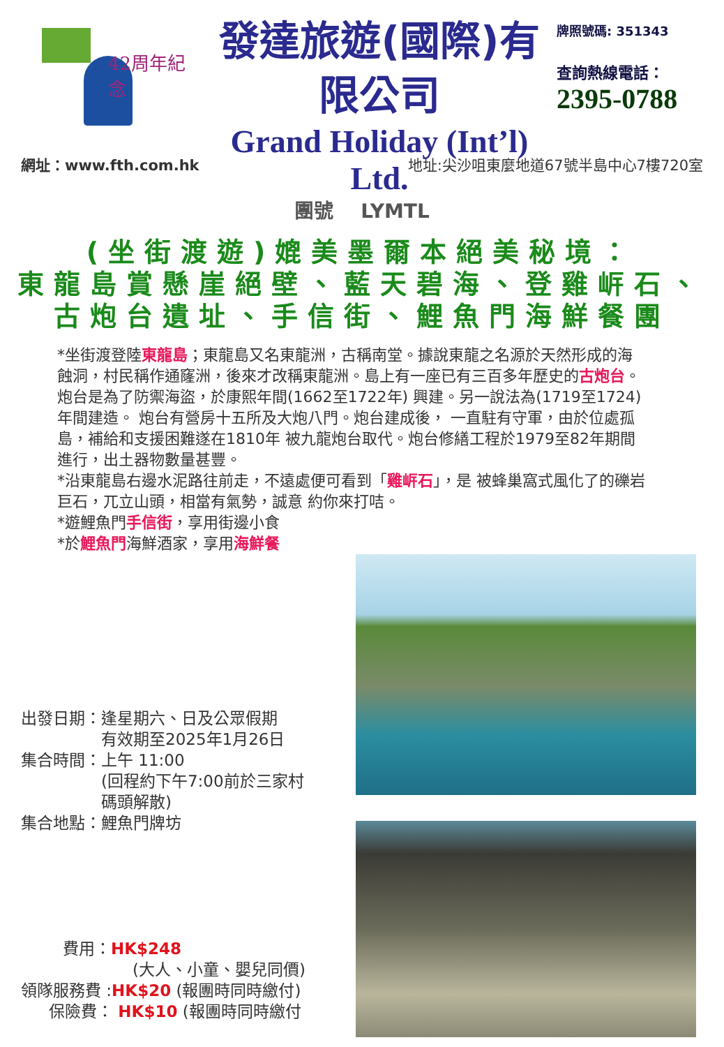42周年紀念
發達旅遊(國際)有限公司
Grand Holiday (Int’l) Ltd.
牌照號碼: 351343
查詢熱線電話：
2395-0788
網址：www.fth.com.hk 地址:尖沙咀東麼地道67號半島中心7樓720室
團號 LYMTL
(坐街渡遊)媲美墨爾本絕美秘境：
東龍島賞懸崖絕壁、藍天碧海、登雞㟁石、
古炮台遺址、手信街、鯉魚門海鮮餐團
*坐街渡登陸東龍島；東龍島又名東龍洲，古稱南堂。據說東龍之名源於天然形成的海蝕洞，村民稱作通窿洲，後來才改稱東龍洲。島上有一座已有三百多年歷史的古炮台。炮台是為了防禦海盜，於康熙年間(1662至1722年) 興建。另一說法為(1719至1724)年間建造。 炮台有營房十五所及大炮八門。炮台建成後， 一直駐有守軍，由於位處孤島，補給和支援困難遂在1810年 被九龍炮台取代。炮台修繕工程於1979至82年期間進行，出土器物數量甚豐。
*沿東龍島右邊水泥路往前走，不遠處便可看到「雞㟁石」，是 被蜂巢窩式風化了的礫岩巨石，兀立山頭，相當有氣勢，誠意 約你來打咭。
*遊鯉魚門手信街，享用街邊小食
*於鯉魚門海鮮酒家，享用海鮮餐
出發日期：逢星期六、日及公眾假期
　　　　　有效期至2025年1月26日
集合時間：上午 11:00
　　　　　(回程約下午7:00前於三家村
　　　　　碼頭解散)
集合地點：鯉魚門牌坊
費用：HK$248
(大人、小童、嬰兒同價)
領隊服務費 :HK$20 (報團時同時繳付)
保險費： HK$10 (報團時同時繳付